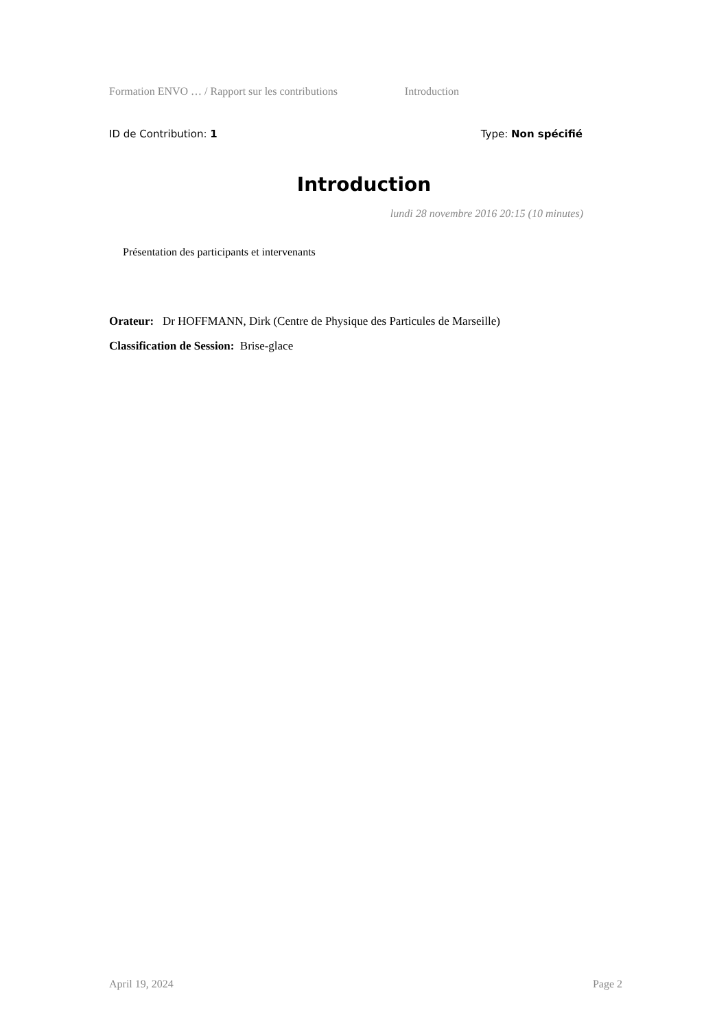Formation ENVO … / Rapport sur les contributions Introduction
ID de Contribution: 1 Type: Non spécifié
Introduction
lundi 28 novembre 2016 20:15 (10 minutes)
Présentation des participants et intervenants
Orateur: Dr HOFFMANN, Dirk (Centre de Physique des Particules de Marseille)
Classification de Session: Brise-glace
April 19, 2024 Page 2